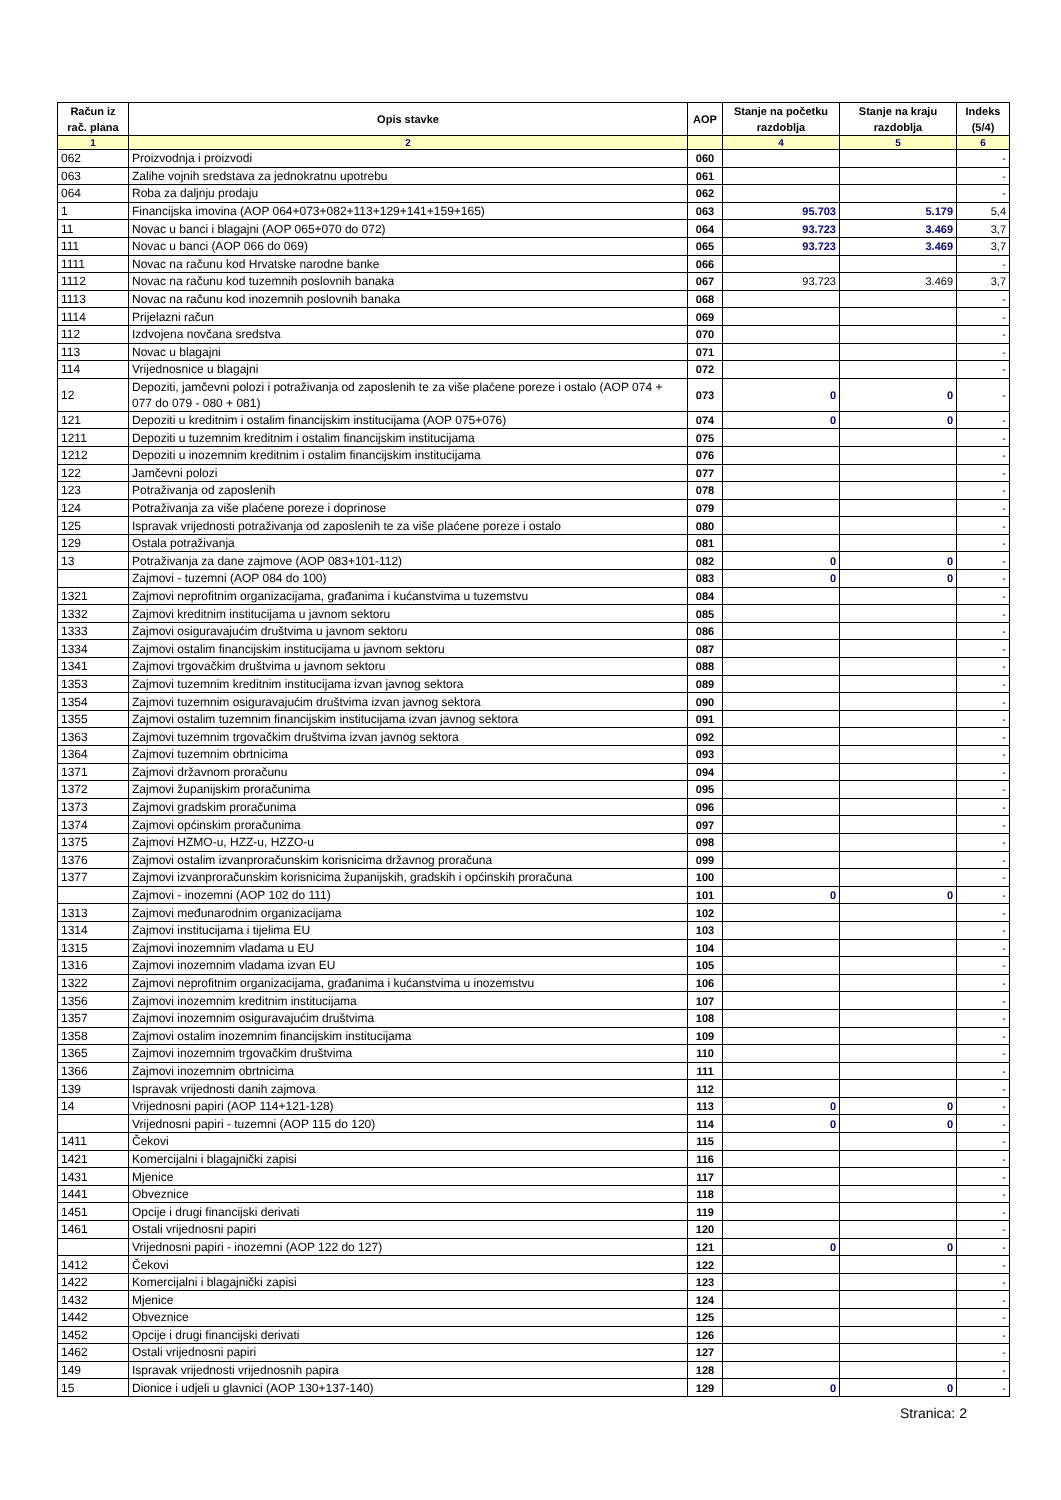| Račun iz rač. plana | Opis stavke | AOP | Stanje na početku razdoblja | Stanje na kraju razdoblja | Indeks (5/4) |
| --- | --- | --- | --- | --- | --- |
| 1 | 2 | | 4 | 5 | 6 |
| 062 | Proizvodnja i proizvodi | 060 | | | - |
| 063 | Zalihe vojnih sredstava za jednokratnu upotrebu | 061 | | | - |
| 064 | Roba za daljnju prodaju | 062 | | | - |
| 1 | Financijska imovina (AOP 064+073+082+113+129+141+159+165) | 063 | 95.703 | 5.179 | 5,4 |
| 11 | Novac u banci i blagajni (AOP 065+070 do 072) | 064 | 93.723 | 3.469 | 3,7 |
| 111 | Novac u banci (AOP 066 do 069) | 065 | 93.723 | 3.469 | 3,7 |
| 1111 | Novac na računu kod Hrvatske narodne banke | 066 | | | - |
| 1112 | Novac na računu kod tuzemnih poslovnih banaka | 067 | 93.723 | 3.469 | 3,7 |
| 1113 | Novac na računu kod inozemnih poslovnih banaka | 068 | | | - |
| 1114 | Prijelazni račun | 069 | | | - |
| 112 | Izdvojena novčana sredstva | 070 | | | - |
| 113 | Novac u blagajni | 071 | | | - |
| 114 | Vrijednosnice u blagajni | 072 | | | - |
| 12 | Depoziti, jamčevni polozi i potraživanja od zaposlenih te za više plaćene poreze i ostalo (AOP 074 + 077 do 079 - 080 + 081) | 073 | 0 | 0 | - |
| 121 | Depoziti u kreditnim i ostalim financijskim institucijama (AOP 075+076) | 074 | 0 | 0 | - |
| 1211 | Depoziti u tuzemnim kreditnim i ostalim financijskim institucijama | 075 | | | - |
| 1212 | Depoziti u inozemnim kreditnim i ostalim financijskim institucijama | 076 | | | - |
| 122 | Jamčevni polozi | 077 | | | - |
| 123 | Potraživanja od zaposlenih | 078 | | | - |
| 124 | Potraživanja za više plaćene poreze i doprinose | 079 | | | - |
| 125 | Ispravak vrijednosti potraživanja od zaposlenih te za više plaćene poreze i ostalo | 080 | | | - |
| 129 | Ostala potraživanja | 081 | | | - |
| 13 | Potraživanja za dane zajmove (AOP 083+101-112) | 082 | 0 | 0 | - |
| | Zajmovi - tuzemni (AOP 084 do 100) | 083 | 0 | 0 | - |
| 1321 | Zajmovi neprofitnim organizacijama, građanima i kućanstvima u tuzemstvu | 084 | | | - |
| 1332 | Zajmovi kreditnim institucijama u javnom sektoru | 085 | | | - |
| 1333 | Zajmovi osiguravajućim društvima u javnom sektoru | 086 | | | - |
| 1334 | Zajmovi ostalim financijskim institucijama u javnom sektoru | 087 | | | - |
| 1341 | Zajmovi trgovačkim društvima u javnom sektoru | 088 | | | - |
| 1353 | Zajmovi tuzemnim kreditnim institucijama izvan javnog sektora | 089 | | | - |
| 1354 | Zajmovi tuzemnim osiguravajućim društvima izvan javnog sektora | 090 | | | - |
| 1355 | Zajmovi ostalim tuzemnim financijskim institucijama izvan javnog sektora | 091 | | | - |
| 1363 | Zajmovi tuzemnim trgovačkim društvima izvan javnog sektora | 092 | | | - |
| 1364 | Zajmovi tuzemnim obrtnicima | 093 | | | - |
| 1371 | Zajmovi državnom proračunu | 094 | | | - |
| 1372 | Zajmovi županijskim proračunima | 095 | | | - |
| 1373 | Zajmovi gradskim proračunima | 096 | | | - |
| 1374 | Zajmovi općinskim proračunima | 097 | | | - |
| 1375 | Zajmovi HZMO-u, HZZ-u, HZZO-u | 098 | | | - |
| 1376 | Zajmovi ostalim izvanproračunskim korisnicima državnog proračuna | 099 | | | - |
| 1377 | Zajmovi izvanproračunskim korisnicima županijskih, gradskih i općinskih proračuna | 100 | | | - |
| | Zajmovi - inozemni (AOP 102 do 111) | 101 | 0 | 0 | - |
| 1313 | Zajmovi međunarodnim organizacijama | 102 | | | - |
| 1314 | Zajmovi institucijama i tijelima EU | 103 | | | - |
| 1315 | Zajmovi inozemnim vladama u EU | 104 | | | - |
| 1316 | Zajmovi inozemnim vladama izvan EU | 105 | | | - |
| 1322 | Zajmovi neprofitnim organizacijama, građanima i kućanstvima u inozemstvu | 106 | | | - |
| 1356 | Zajmovi inozemnim kreditnim institucijama | 107 | | | - |
| 1357 | Zajmovi inozemnim osiguravajućim društvima | 108 | | | - |
| 1358 | Zajmovi ostalim inozemnim financijskim institucijama | 109 | | | - |
| 1365 | Zajmovi inozemnim trgovačkim društvima | 110 | | | - |
| 1366 | Zajmovi inozemnim obrtnicima | 111 | | | - |
| 139 | Ispravak vrijednosti danih zajmova | 112 | | | - |
| 14 | Vrijednosni papiri (AOP 114+121-128) | 113 | 0 | 0 | - |
| | Vrijednosni papiri - tuzemni (AOP 115 do 120) | 114 | 0 | 0 | - |
| 1411 | Čekovi | 115 | | | - |
| 1421 | Komercijalni i blagajnički zapisi | 116 | | | - |
| 1431 | Mjenice | 117 | | | - |
| 1441 | Obveznice | 118 | | | - |
| 1451 | Opcije i drugi financijski derivati | 119 | | | - |
| 1461 | Ostali vrijednosni papiri | 120 | | | - |
| | Vrijednosni papiri - inozemni (AOP 122 do 127) | 121 | 0 | 0 | - |
| 1412 | Čekovi | 122 | | | - |
| 1422 | Komercijalni i blagajnički zapisi | 123 | | | - |
| 1432 | Mjenice | 124 | | | - |
| 1442 | Obveznice | 125 | | | - |
| 1452 | Opcije i drugi financijski derivati | 126 | | | - |
| 1462 | Ostali vrijednosni papiri | 127 | | | - |
| 149 | Ispravak vrijednosti vrijednosnih papira | 128 | | | - |
| 15 | Dionice i udjeli u glavnici (AOP 130+137-140) | 129 | 0 | 0 | - |
Stranica: 2